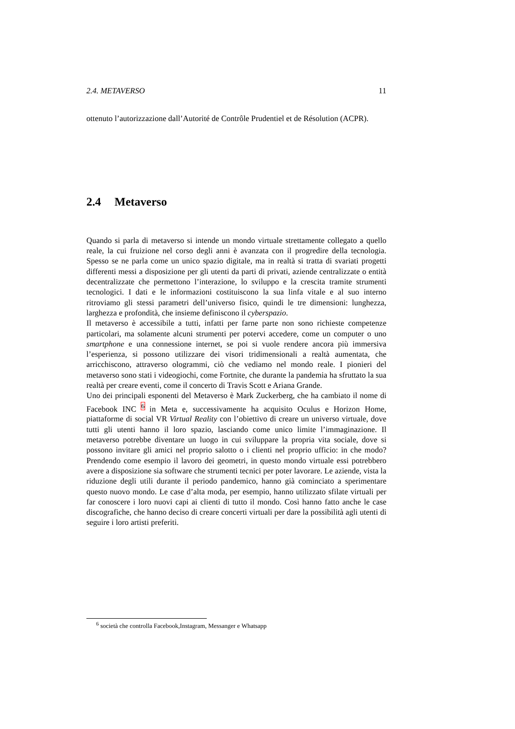2.4. METAVERSO 11
ottenuto l’autorizzazione dall’Autorité de Contrôle Prudentiel et de Résolution (ACPR).
2.4 Metaverso
Quando si parla di metaverso si intende un mondo virtuale strettamente collegato a quello reale, la cui fruizione nel corso degli anni è avanzata con il progredire della tecnologia. Spesso se ne parla come un unico spazio digitale, ma in realtà si tratta di svariati progetti differenti messi a disposizione per gli utenti da parti di privati, aziende centralizzate o entità decentralizzate che permettono l’interazione, lo sviluppo e la crescita tramite strumenti tecnologici. I dati e le informazioni costituiscono la sua linfa vitale e al suo interno ritroviamo gli stessi parametri dell’universo fisico, quindi le tre dimensioni: lunghezza, larghezza e profondità, che insieme definiscono il cyberspazio.
Il metaverso è accessibile a tutti, infatti per farne parte non sono richieste competenze particolari, ma solamente alcuni strumenti per potervi accedere, come un computer o uno smartphone e una connessione internet, se poi si vuole rendere ancora più immersiva l’esperienza, si possono utilizzare dei visori tridimensionali a realtà aumentata, che arricchiscono, attraverso ologrammi, ciò che vediamo nel mondo reale. I pionieri del metaverso sono stati i videogiochi, come Fortnite, che durante la pandemia ha sfruttato la sua realtà per creare eventi, come il concerto di Travis Scott e Ariana Grande.
Uno dei principali esponenti del Metaverso è Mark Zuckerberg, che ha cambiato il nome di Facebook INC <sup>6</sup> in Meta e, successivamente ha acquisito Oculus e Horizon Home, piattaforme di social VR Virtual Reality con l’obiettivo di creare un universo virtuale, dove tutti gli utenti hanno il loro spazio, lasciando come unico limite l’immaginazione. Il metaverso potrebbe diventare un luogo in cui sviluppare la propria vita sociale, dove si possono invitare gli amici nel proprio salotto o i clienti nel proprio ufficio: in che modo? Prendendo come esempio il lavoro dei geometri, in questo mondo virtuale essi potrebbero avere a disposizione sia software che strumenti tecnici per poter lavorare. Le aziende, vista la riduzione degli utili durante il periodo pandemico, hanno già cominciato a sperimentare questo nuovo mondo. Le case d’alta moda, per esempio, hanno utilizzato sfilate virtuali per far conoscere i loro nuovi capi ai clienti di tutto il mondo. Così hanno fatto anche le case discografiche, che hanno deciso di creare concerti virtuali per dare la possibilità agli utenti di seguire i loro artisti preferiti.
<sup>6</sup> società che controlla Facebook,Instagram, Messanger e Whatsapp